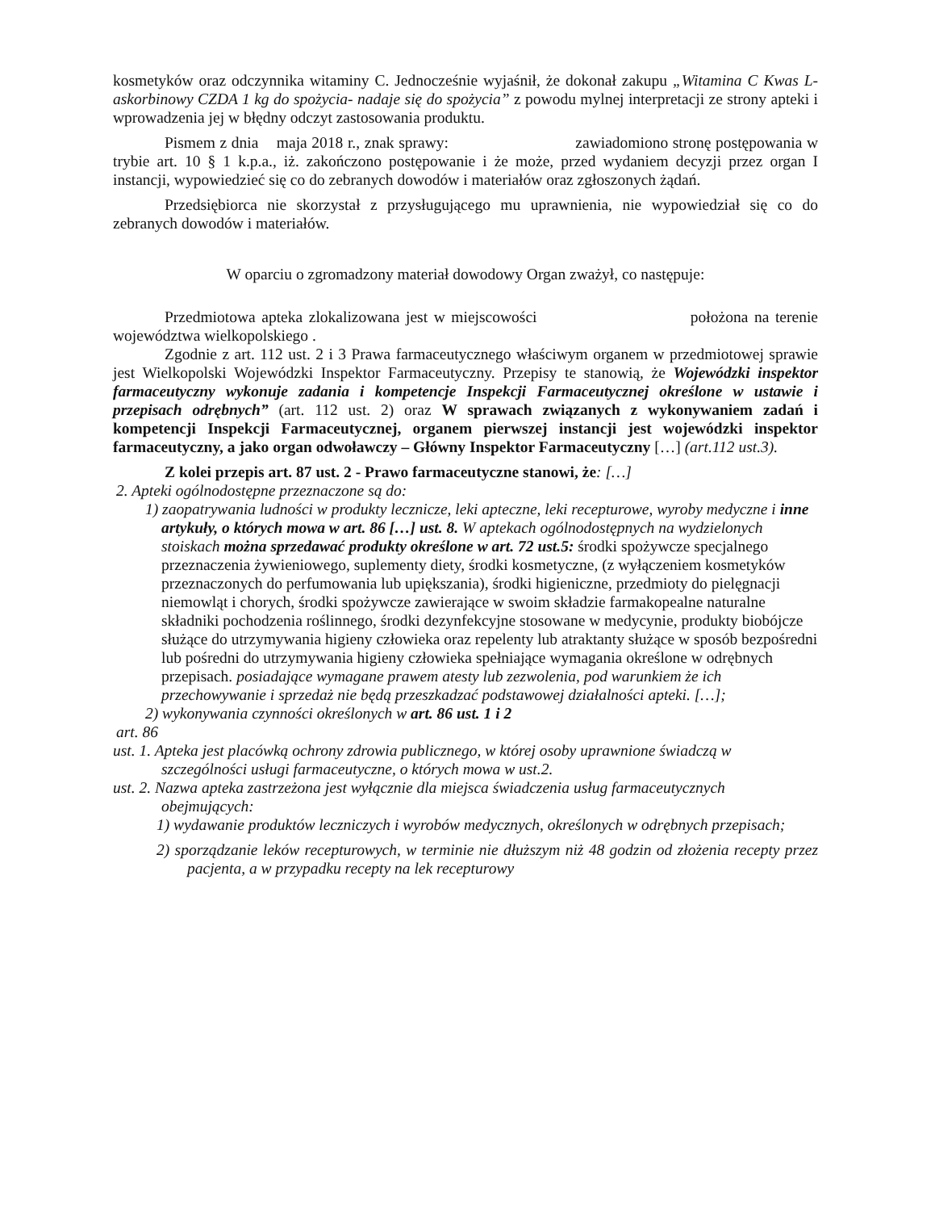kosmetyków oraz odczynnika witaminy C. Jednocześnie wyjaśnił, że dokonał zakupu „Witamina C Kwas L- askorbinowy CZDA 1 kg do spożycia- nadaje się do spożycia” z powodu mylnej interpretacji ze strony apteki i wprowadzenia jej w błędny odczyt zastosowania produktu.
Pismem z dnia maja 2018 r., znak sprawy: zawiadomiono stronę postępowania w trybie art. 10 § 1 k.p.a., iż. zakończono postępowanie i że może, przed wydaniem decyzji przez organ I instancji, wypowiedzieć się co do zebranych dowodów i materiałów oraz zgłoszonych żądań.
Przedsiębiorca nie skorzystał z przysługującego mu uprawnienia, nie wypowiedział się co do zebranych dowodów i materiałów.
W oparciu o zgromadzony materiał dowodowy Organ zważył, co następuje:
Przedmiotowa apteka zlokalizowana jest w miejscowości położona na terenie województwa wielkopolskiego .
Zgodnie z art. 112 ust. 2 i 3 Prawa farmaceutycznego właściwym organem w przedmiotowej sprawie jest Wielkopolski Wojewódzki Inspektor Farmaceutyczny. Przepisy te stanowią, że Wojewódzki inspektor farmaceutyczny wykonuje zadania i kompetencje Inspekcji Farmaceutycznej określone w ustawie i przepisach odrębnych” (art. 112 ust. 2) oraz W sprawach związanych z wykonywaniem zadań i kompetencji Inspekcji Farmaceutycznej, organem pierwszej instancji jest wojewódzki inspektor farmaceutyczny, a jako organ odwoławczy – Główny Inspektor Farmaceutyczny […] (art.112 ust.3).
Z kolei przepis art. 87 ust. 2 - Prawo farmaceutyczne stanowi, że: […]
2. Apteki ogólnodostępne przeznaczone są do:
1) zaopatrywania ludności w produkty lecznicze, leki apteczne, leki recepturowe, wyroby medyczne i inne artykuły, o których mowa w art. 86 […] ust. 8. W aptekach ogólnodostępnych na wydzielonych stoiskach można sprzedawać produkty określone w art. 72 ust.5: środki spożywcze specjalnego przeznaczenia żywieniowego, suplementy diety, środki kosmetyczne, (z wyłączeniem kosmetyków przeznaczonych do perfumowania lub upiększania), środki higieniczne, przedmioty do pielęgnacji niemowląt i chorych, środki spożywcze zawierające w swoim składzie farmakopealne naturalne składniki pochodzenia roślinnego, środki dezynfekcyjne stosowane w medycynie, produkty biobójcze służące do utrzymywania higieny człowieka oraz repelenty lub atraktanty służące w sposób bezpośredni lub pośredni do utrzymywania higieny człowieka spełniające wymagania określone w odrębnych przepisach. posiadające wymagane prawem atesty lub zezwolenia, pod warunkiem że ich przechowywanie i sprzedaż nie będą przeszkadzać podstawowej działalności apteki. […];
2) wykonywania czynności określonych w art. 86 ust. 1 i 2
art. 86
ust. 1. Apteka jest placówką ochrony zdrowia publicznego, w której osoby uprawnione świadczą w szczególności usługi farmaceutyczne, o których mowa w ust.2.
ust. 2. Nazwa apteka zastrzeżona jest wyłącznie dla miejsca świadczenia usług farmaceutycznych obejmujących:
1) wydawanie produktów leczniczych i wyrobów medycznych, określonych w odrębnych przepisach;
2) sporządzanie leków recepturowych, w terminie nie dłuższym niż 48 godzin od złożenia recepty przez pacjenta, a w przypadku recepty na lek recepturowy